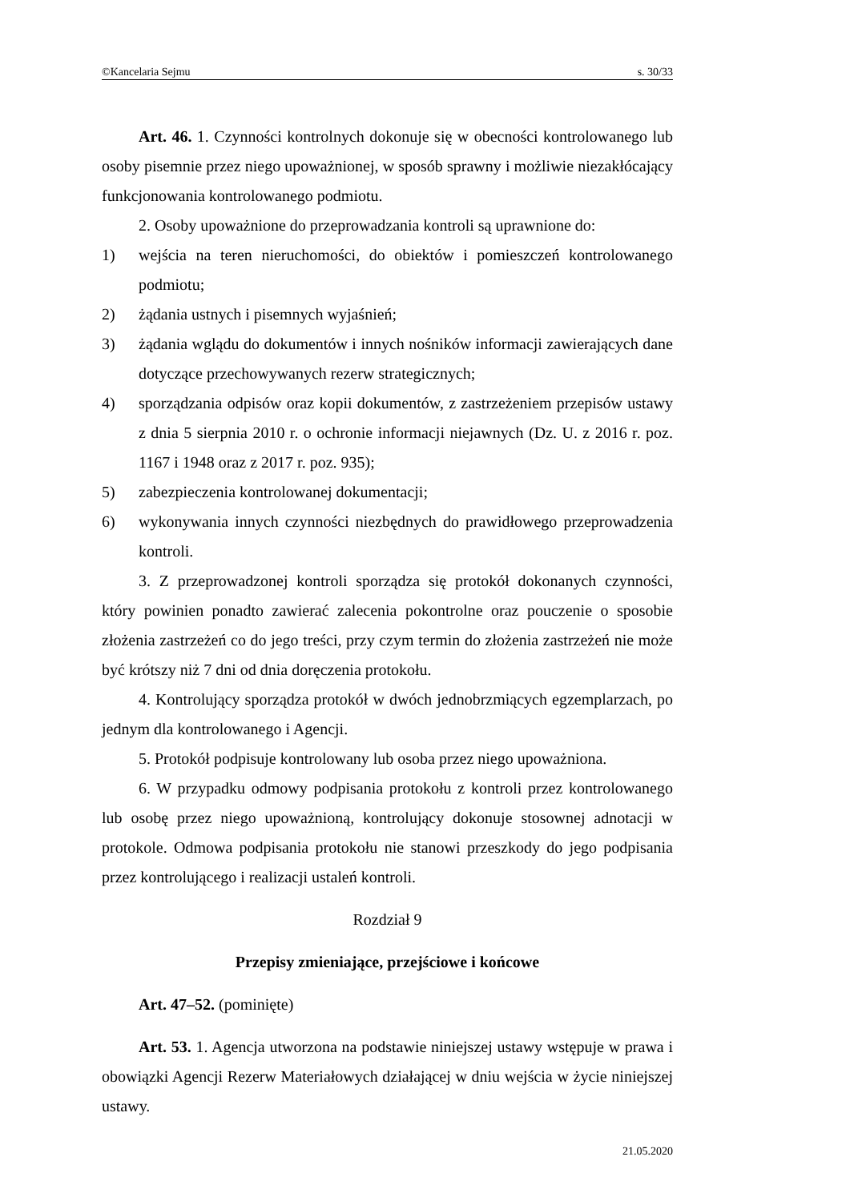©Kancelaria Sejmu s. 30/33
Art. 46. 1. Czynności kontrolnych dokonuje się w obecności kontrolowanego lub osoby pisemnie przez niego upoważnionej, w sposób sprawny i możliwie niezakłócający funkcjonowania kontrolowanego podmiotu.
2. Osoby upoważnione do przeprowadzania kontroli są uprawnione do:
1) wejścia na teren nieruchomości, do obiektów i pomieszczeń kontrolowanego podmiotu;
2) żądania ustnych i pisemnych wyjaśnień;
3) żądania wglądu do dokumentów i innych nośników informacji zawierających dane dotyczące przechowywanych rezerw strategicznych;
4) sporządzania odpisów oraz kopii dokumentów, z zastrzeżeniem przepisów ustawy z dnia 5 sierpnia 2010 r. o ochronie informacji niejawnych (Dz. U. z 2016 r. poz. 1167 i 1948 oraz z 2017 r. poz. 935);
5) zabezpieczenia kontrolowanej dokumentacji;
6) wykonywania innych czynności niezbędnych do prawidłowego przeprowadzenia kontroli.
3. Z przeprowadzonej kontroli sporządza się protokół dokonanych czynności, który powinien ponadto zawierać zalecenia pokontrolne oraz pouczenie o sposobie złożenia zastrzeżeń co do jego treści, przy czym termin do złożenia zastrzeżeń nie może być krótszy niż 7 dni od dnia doręczenia protokołu.
4. Kontrolujący sporządza protokół w dwóch jednobrzmiących egzemplarzach, po jednym dla kontrolowanego i Agencji.
5. Protokół podpisuje kontrolowany lub osoba przez niego upoważniona.
6. W przypadku odmowy podpisania protokołu z kontroli przez kontrolowanego lub osobę przez niego upoważnioną, kontrolujący dokonuje stosownej adnotacji w protokole. Odmowa podpisania protokołu nie stanowi przeszkody do jego podpisania przez kontrolującego i realizacji ustaleń kontroli.
Rozdział 9
Przepisy zmieniające, przejściowe i końcowe
Art. 47–52. (pominięte)
Art. 53. 1. Agencja utworzona na podstawie niniejszej ustawy wstępuje w prawa i obowiązki Agencji Rezerw Materiałowych działającej w dniu wejścia w życie niniejszej ustawy.
21.05.2020